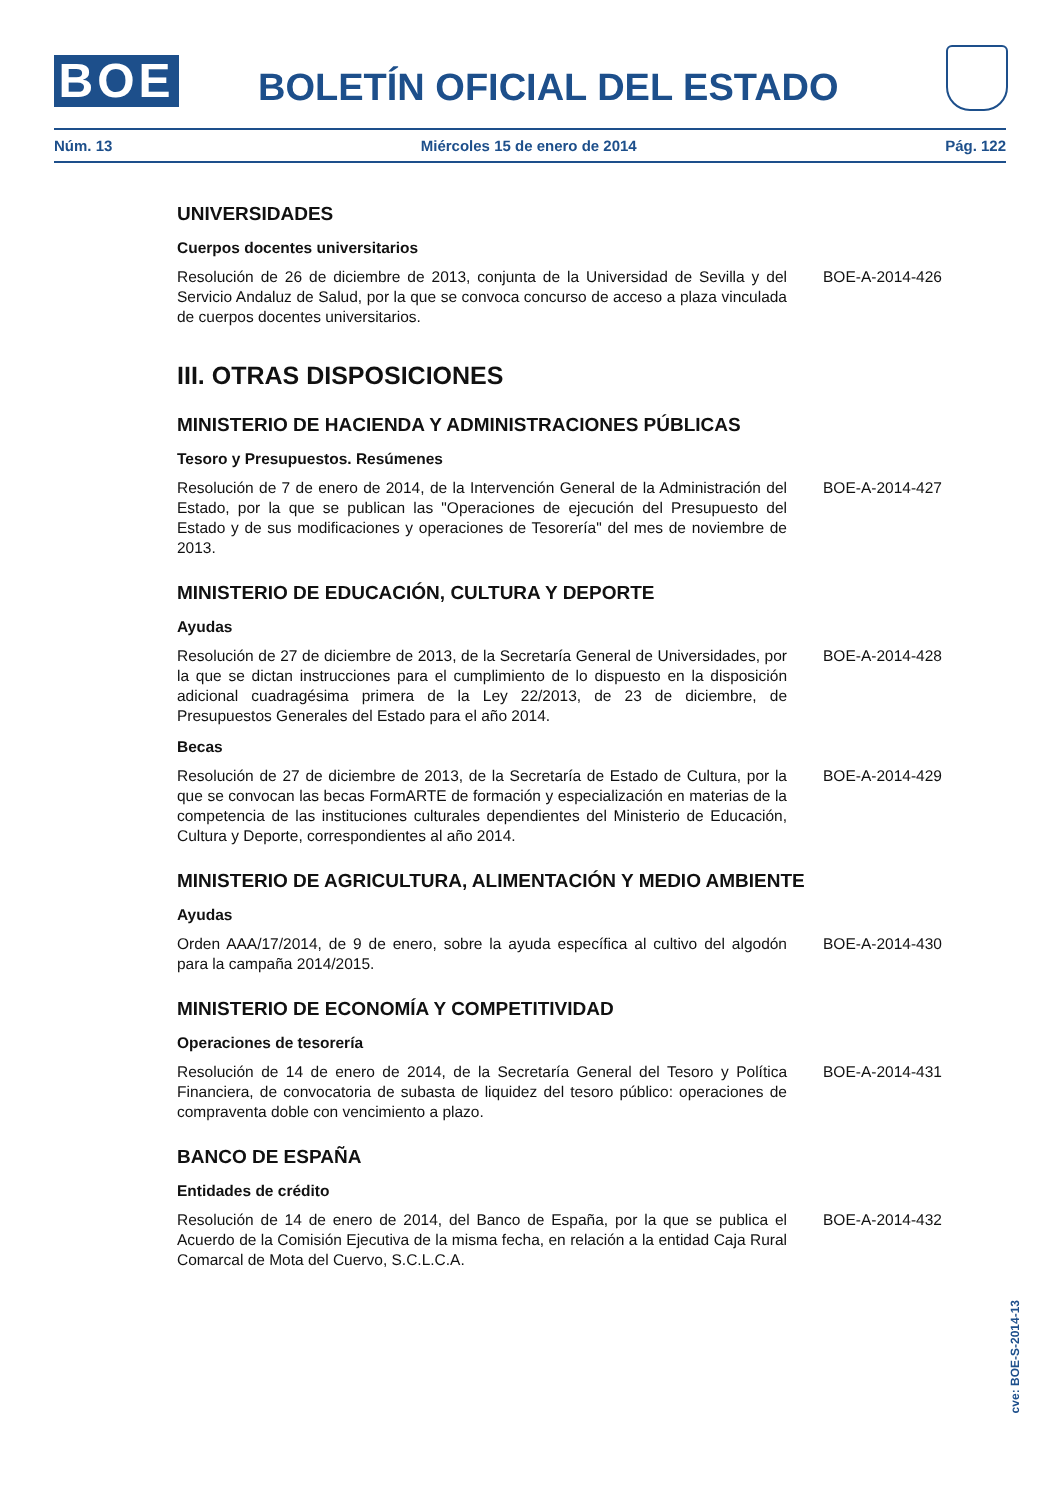BOE BOLETÍN OFICIAL DEL ESTADO
Núm. 13 Miércoles 15 de enero de 2014 Pág. 122
UNIVERSIDADES
Cuerpos docentes universitarios
Resolución de 26 de diciembre de 2013, conjunta de la Universidad de Sevilla y del Servicio Andaluz de Salud, por la que se convoca concurso de acceso a plaza vinculada de cuerpos docentes universitarios.
BOE-A-2014-426
III. OTRAS DISPOSICIONES
MINISTERIO DE HACIENDA Y ADMINISTRACIONES PÚBLICAS
Tesoro y Presupuestos. Resúmenes
Resolución de 7 de enero de 2014, de la Intervención General de la Administración del Estado, por la que se publican las "Operaciones de ejecución del Presupuesto del Estado y de sus modificaciones y operaciones de Tesorería" del mes de noviembre de 2013.
BOE-A-2014-427
MINISTERIO DE EDUCACIÓN, CULTURA Y DEPORTE
Ayudas
Resolución de 27 de diciembre de 2013, de la Secretaría General de Universidades, por la que se dictan instrucciones para el cumplimiento de lo dispuesto en la disposición adicional cuadragésima primera de la Ley 22/2013, de 23 de diciembre, de Presupuestos Generales del Estado para el año 2014.
BOE-A-2014-428
Becas
Resolución de 27 de diciembre de 2013, de la Secretaría de Estado de Cultura, por la que se convocan las becas FormARTE de formación y especialización en materias de la competencia de las instituciones culturales dependientes del Ministerio de Educación, Cultura y Deporte, correspondientes al año 2014.
BOE-A-2014-429
MINISTERIO DE AGRICULTURA, ALIMENTACIÓN Y MEDIO AMBIENTE
Ayudas
Orden AAA/17/2014, de 9 de enero, sobre la ayuda específica al cultivo del algodón para la campaña 2014/2015.
BOE-A-2014-430
MINISTERIO DE ECONOMÍA Y COMPETITIVIDAD
Operaciones de tesorería
Resolución de 14 de enero de 2014, de la Secretaría General del Tesoro y Política Financiera, de convocatoria de subasta de liquidez del tesoro público: operaciones de compraventa doble con vencimiento a plazo.
BOE-A-2014-431
BANCO DE ESPAÑA
Entidades de crédito
Resolución de 14 de enero de 2014, del Banco de España, por la que se publica el Acuerdo de la Comisión Ejecutiva de la misma fecha, en relación a la entidad Caja Rural Comarcal de Mota del Cuervo, S.C.L.C.A.
BOE-A-2014-432
cve: BOE-S-2014-13